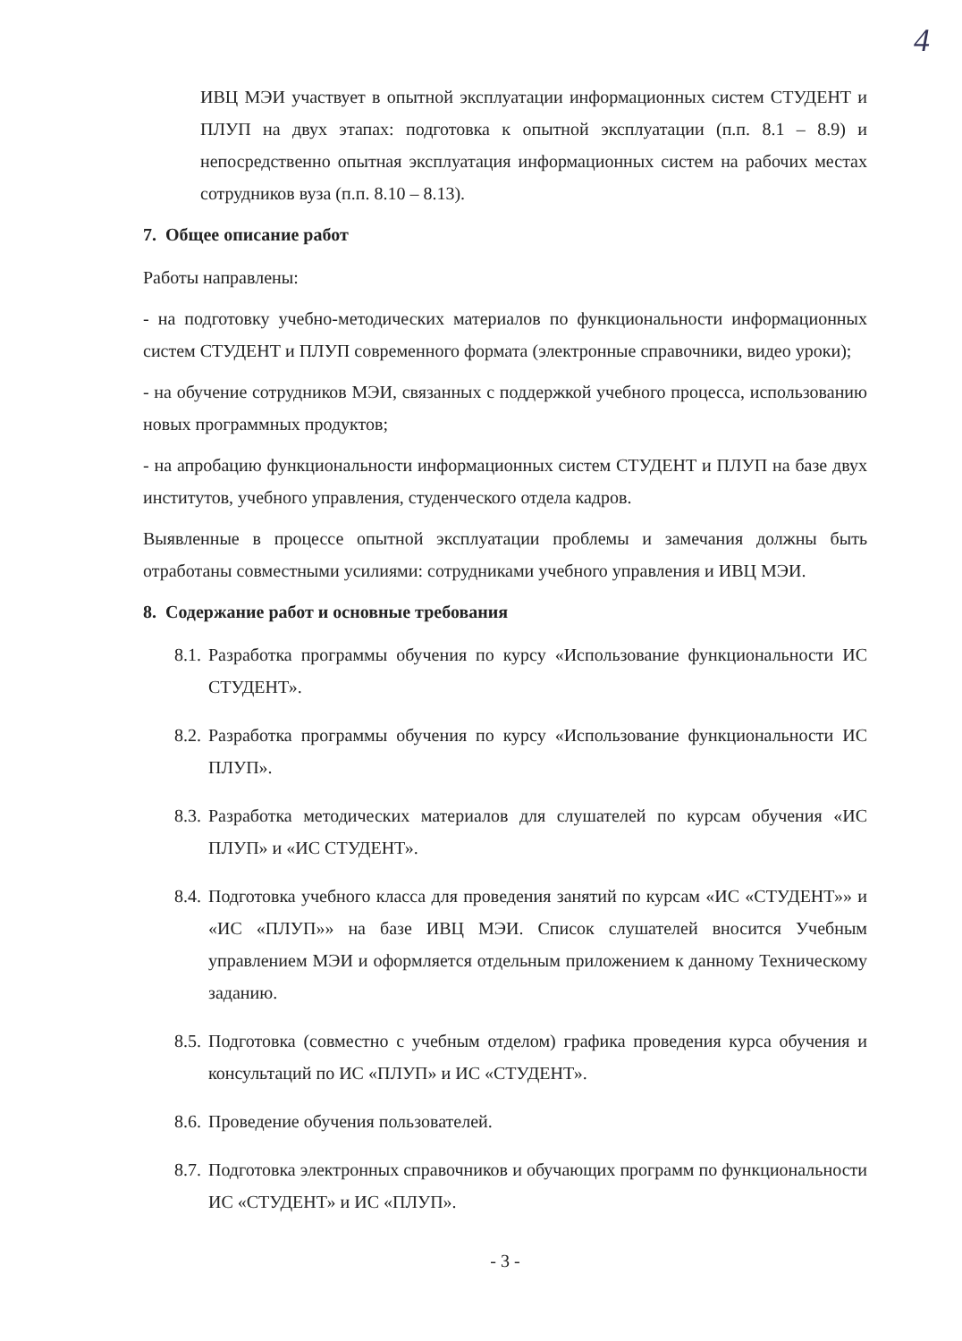4
ИВЦ МЭИ участвует в опытной эксплуатации информационных систем СТУДЕНТ и ПЛУП на двух этапах: подготовка к опытной эксплуатации (п.п. 8.1 – 8.9) и непосредственно опытная эксплуатация информационных систем на рабочих местах сотрудников вуза (п.п. 8.10 – 8.13).
7. Общее описание работ
Работы направлены:
- на подготовку учебно-методических материалов по функциональности информационных систем СТУДЕНТ и ПЛУП современного формата (электронные справочники, видео уроки);
- на обучение сотрудников МЭИ, связанных с поддержкой учебного процесса, использованию новых программных продуктов;
- на апробацию функциональности информационных систем СТУДЕНТ и ПЛУП на базе двух институтов, учебного управления, студенческого отдела кадров.
Выявленные в процессе опытной эксплуатации проблемы и замечания должны быть отработаны совместными усилиями: сотрудниками учебного управления и ИВЦ МЭИ.
8. Содержание работ и основные требования
8.1. Разработка программы обучения по курсу «Использование функциональности ИС СТУДЕНТ».
8.2. Разработка программы обучения по курсу «Использование функциональности ИС ПЛУП».
8.3. Разработка методических материалов для слушателей по курсам обучения «ИС ПЛУП» и «ИС СТУДЕНТ».
8.4. Подготовка учебного класса для проведения занятий по курсам «ИС «СТУДЕНТ»» и «ИС «ПЛУП»» на базе ИВЦ МЭИ. Список слушателей вносится Учебным управлением МЭИ и оформляется отдельным приложением к данному Техническому заданию.
8.5. Подготовка (совместно с учебным отделом) графика проведения курса обучения и консультаций по ИС «ПЛУП» и ИС «СТУДЕНТ».
8.6. Проведение обучения пользователей.
8.7. Подготовка электронных справочников и обучающих программ по функциональности ИС «СТУДЕНТ» и ИС «ПЛУП».
- 3 -